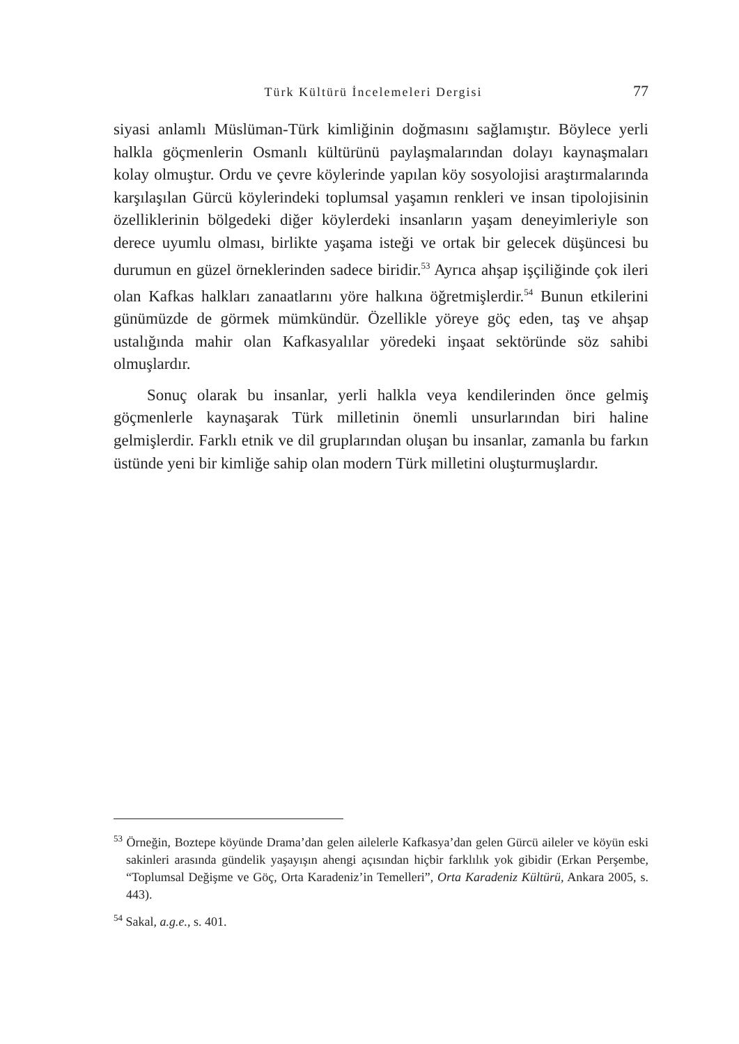Türk Kültürü İncelemeleri Dergisi 77
siyasi anlamlı Müslüman-Türk kimliğinin doğmasını sağlamıştır. Böylece yerli halkla göçmenlerin Osmanlı kültürünü paylaşmalarından dolayı kaynaşmaları kolay olmuştur. Ordu ve çevre köylerinde yapılan köy sosyolojisi araştırmalarında karşılaşılan Gürcü köylerindeki toplumsal yaşamın renkleri ve insan tipolojisinin özelliklerinin bölgedeki diğer köylerdeki insanların yaşam deneyimleriyle son derece uyumlu olması, birlikte yaşama isteği ve ortak bir gelecek düşüncesi bu durumun en güzel örneklerinden sadece biridir.<sup>53</sup> Ayrıca ahşap işçiliğinde çok ileri olan Kafkas halkları zanaatlarını yöre halkına öğretmişlerdir.<sup>54</sup> Bunun etkilerini günümüzde de görmek mümkündür. Özellikle yöreye göç eden, taş ve ahşap ustalığında mahir olan Kafkasyalılar yöredeki inşaat sektöründe söz sahibi olmuşlardır.
Sonuç olarak bu insanlar, yerli halkla veya kendilerinden önce gelmiş göçmenlerle kaynaşarak Türk milletinin önemli unsurlarından biri haline gelmişlerdir. Farklı etnik ve dil gruplarından oluşan bu insanlar, zamanla bu farkın üstünde yeni bir kimliğe sahip olan modern Türk milletini oluşturmuşlardır.
<sup>53</sup> Örneğin, Boztepe köyünde Drama’dan gelen ailelerle Kafkasya’dan gelen Gürcü aileler ve köyün eski sakinleri arasında gündelik yaşayışın ahengi açısından hiçbir farklılık yok gibidir (Erkan Perşembe, “Toplumsal Değişme ve Göç, Orta Karadeniz’in Temelleri”, Orta Karadeniz Kültürü, Ankara 2005, s. 443).
<sup>54</sup> Sakal, a.g.e., s. 401.